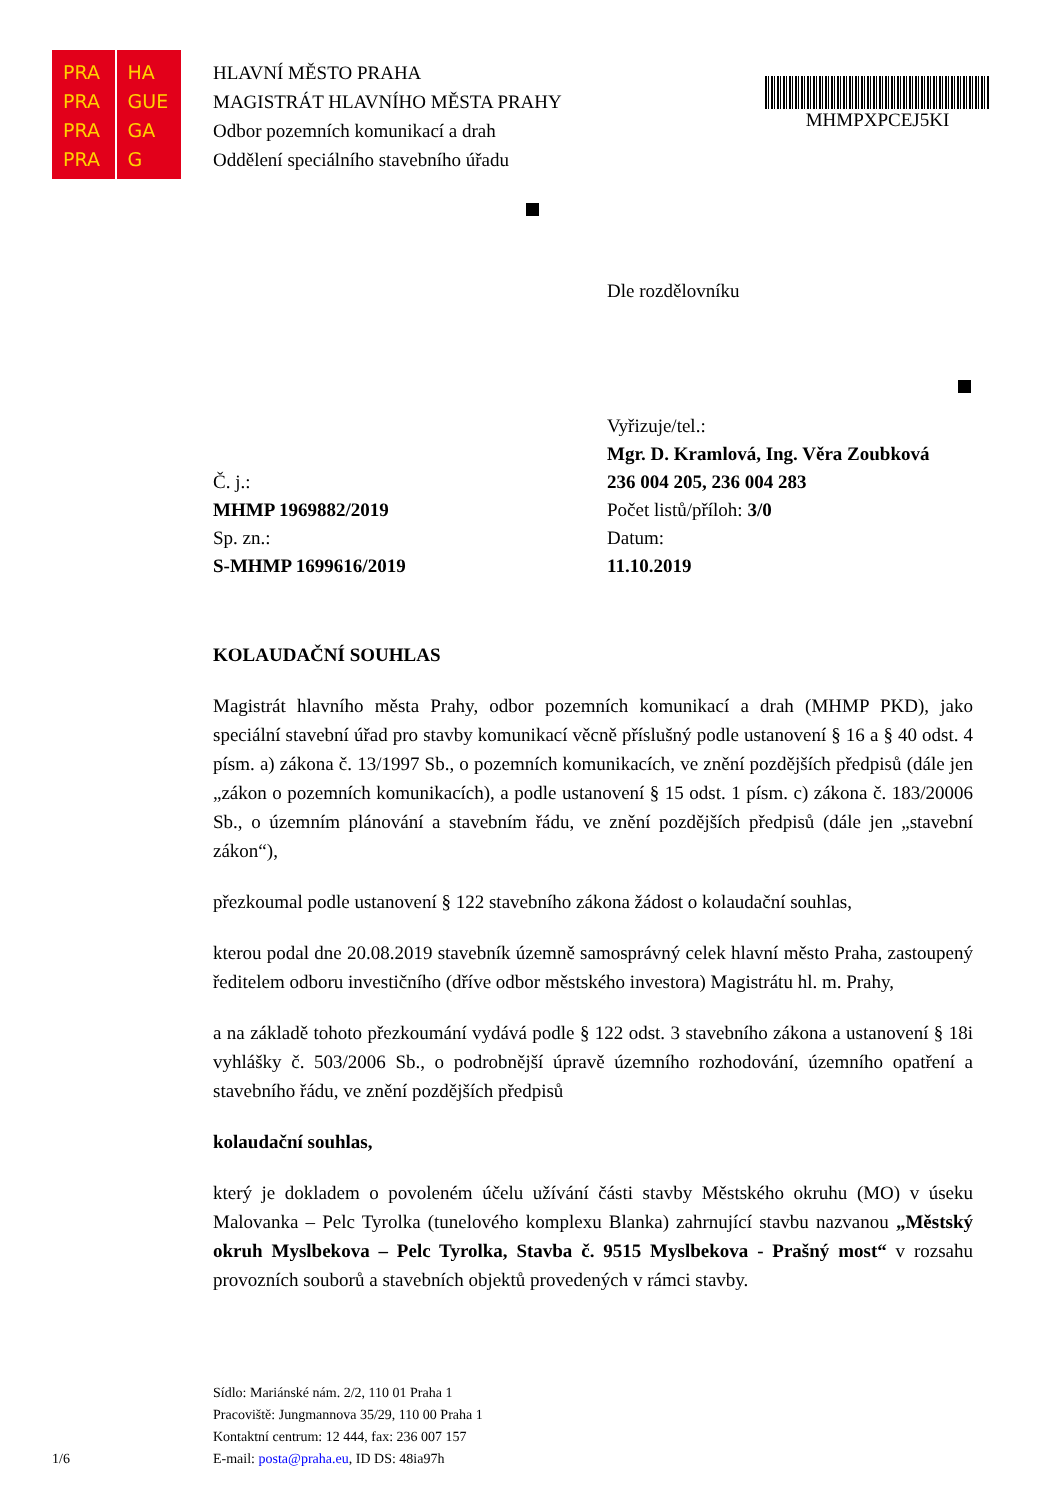PRA HA
PRA GUE
PRA GA
PRA G
HLAVNÍ MĚSTO PRAHA
MAGISTRÁT HLAVNÍHO MĚSTA PRAHY
Odbor pozemních komunikací a drah
Oddělení speciálního stavebního úřadu
MHMPXPCEJ5KI
Dle rozdělovníku
Vyřizuje/tel.:
Mgr. D. Kramlová, Ing. Věra Zoubková
236 004 205, 236 004 283
Počet listů/příloh: 3/0
Datum:
11.10.2019
Č. j.:
MHMP 1969882/2019
Sp. zn.:
S-MHMP 1699616/2019
KOLAUDAČNÍ SOUHLAS
Magistrát hlavního města Prahy, odbor pozemních komunikací a drah (MHMP PKD), jako speciální stavební úřad pro stavby komunikací věcně příslušný podle ustanovení § 16 a § 40 odst. 4 písm. a) zákona č. 13/1997 Sb., o pozemních komunikacích, ve znění pozdějších předpisů (dále jen „zákon o pozemních komunikacích), a podle ustanovení § 15 odst. 1 písm. c) zákona č. 183/20006 Sb., o územním plánování a stavebním řádu, ve znění pozdějších předpisů (dále jen „stavební zákon“),
přezkoumal podle ustanovení § 122 stavebního zákona žádost o kolaudační souhlas,
kterou podal dne 20.08.2019 stavebník územně samosprávný celek hlavní město Praha, zastoupený ředitelem odboru investičního (dříve odbor městského investora) Magistrátu hl. m. Prahy,
a na základě tohoto přezkoumání vydává podle § 122 odst. 3 stavebního zákona a ustanovení § 18i vyhlášky č. 503/2006 Sb., o podrobnější úpravě územního rozhodování, územního opatření a stavebního řádu, ve znění pozdějších předpisů
kolaudační souhlas,
který je dokladem o povoleném účelu užívání části stavby Městského okruhu (MO) v úseku Malovanka – Pelc Tyrolka (tunelového komplexu Blanka) zahrnující stavbu nazvanou „Městský okruh Myslbekova – Pelc Tyrolka, Stavba č. 9515 Myslbekova - Prašný most“ v rozsahu provozních souborů a stavebních objektů provedených v rámci stavby.
Sídlo: Mariánské nám. 2/2, 110 01 Praha 1
Pracoviště: Jungmannova 35/29, 110 00 Praha 1
Kontaktní centrum: 12 444, fax: 236 007 157
E-mail: posta@praha.eu, ID DS: 48ia97h
1/6